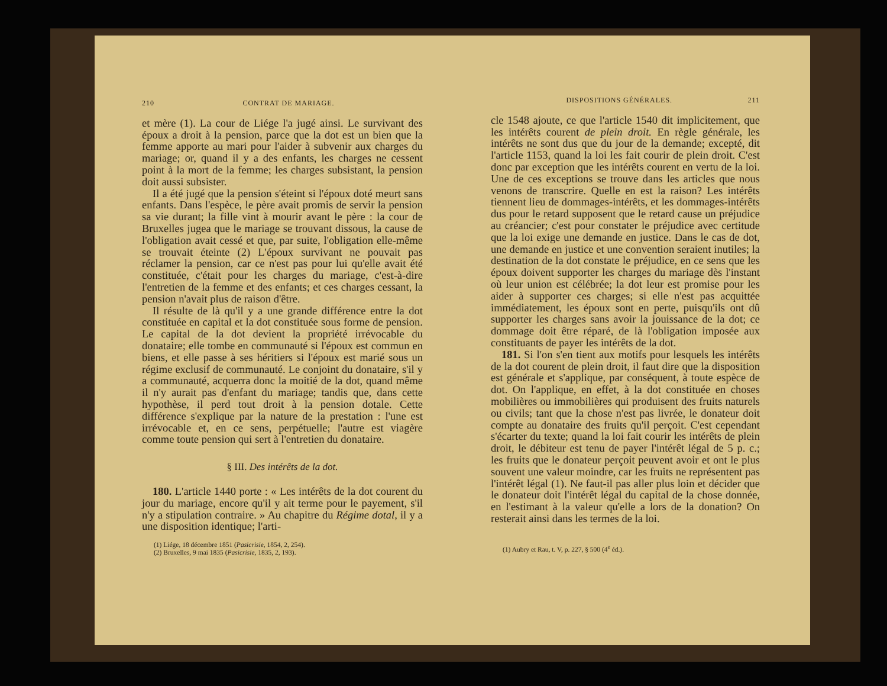210 CONTRAT DE MARIAGE.
et mère (1). La cour de Liége l'a jugé ainsi. Le survivant des époux a droit à la pension, parce que la dot est un bien que la femme apporte au mari pour l'aider à subvenir aux charges du mariage; or, quand il y a des enfants, les charges ne cessent point à la mort de la femme; les charges subsistant, la pension doit aussi subsister.
Il a été jugé que la pension s'éteint si l'époux doté meurt sans enfants. Dans l'espèce, le père avait promis de servir la pension sa vie durant; la fille vint à mourir avant le père : la cour de Bruxelles jugea que le mariage se trouvant dissous, la cause de l'obligation avait cessé et que, par suite, l'obligation elle-même se trouvait éteinte (2) L'époux survivant ne pouvait pas réclamer la pension, car ce n'est pas pour lui qu'elle avait été constituée, c'était pour les charges du mariage, c'est-à-dire l'entretien de la femme et des enfants; et ces charges cessant, la pension n'avait plus de raison d'être.
Il résulte de là qu'il y a une grande différence entre la dot constituée en capital et la dot constituée sous forme de pension. Le capital de la dot devient la propriété irrévocable du donataire; elle tombe en communauté si l'époux est commun en biens, et elle passe à ses héritiers si l'époux est marié sous un régime exclusif de communauté. Le conjoint du donataire, s'il y a communauté, acquerra donc la moitié de la dot, quand même il n'y aurait pas d'enfant du mariage; tandis que, dans cette hypothèse, il perd tout droit à la pension dotale. Cette différence s'explique par la nature de la prestation : l'une est irrévocable et, en ce sens, perpétuelle; l'autre est viagère comme toute pension qui sert à l'entretien du donataire.
§ III. Des intérêts de la dot.
180. L'article 1440 porte : « Les intérêts de la dot courent du jour du mariage, encore qu'il y ait terme pour le payement, s'il n'y a stipulation contraire. » Au chapitre du Régime dotal, il y a une disposition identique; l'arti-
(1) Liége, 18 décembre 1851 (Pasicrisie, 1854, 2, 254).
(2) Bruxelles, 9 mai 1835 (Pasicrisie, 1835, 2, 193).
DISPOSITIONS GÉNÉRALES. 211
cle 1548 ajoute, ce que l'article 1540 dit implicitement, que les intérêts courent de plein droit. En règle générale, les intérêts ne sont dus que du jour de la demande; excepté, dit l'article 1153, quand la loi les fait courir de plein droit. C'est donc par exception que les intérêts courent en vertu de la loi. Une de ces exceptions se trouve dans les articles que nous venons de transcrire. Quelle en est la raison? Les intérêts tiennent lieu de dommages-intérêts, et les dommages-intérêts dus pour le retard supposent que le retard cause un préjudice au créancier; c'est pour constater le préjudice avec certitude que la loi exige une demande en justice. Dans le cas de dot, une demande en justice et une convention seraient inutiles; la destination de la dot constate le préjudice, en ce sens que les époux doivent supporter les charges du mariage dès l'instant où leur union est célébrée; la dot leur est promise pour les aider à supporter ces charges; si elle n'est pas acquittée immédiatement, les époux sont en perte, puisqu'ils ont dû supporter les charges sans avoir la jouissance de la dot; ce dommage doit être réparé, de là l'obligation imposée aux constituants de payer les intérêts de la dot.
181. Si l'on s'en tient aux motifs pour lesquels les intérêts de la dot courent de plein droit, il faut dire que la disposition est générale et s'applique, par conséquent, à toute espèce de dot. On l'applique, en effet, à la dot constituée en choses mobilières ou immobilières qui produisent des fruits naturels ou civils; tant que la chose n'est pas livrée, le donateur doit compte au donataire des fruits qu'il perçoit. C'est cependant s'écarter du texte; quand la loi fait courir les intérêts de plein droit, le débiteur est tenu de payer l'intérêt légal de 5 p. c.; les fruits que le donateur perçoit peuvent avoir et ont le plus souvent une valeur moindre, car les fruits ne représentent pas l'intérêt légal (1). Ne faut-il pas aller plus loin et décider que le donateur doit l'intérêt légal du capital de la chose donnée, en l'estimant à la valeur qu'elle a lors de la donation? On resterait ainsi dans les termes de la loi.
(1) Aubry et Rau, t. V, p. 227, § 500 (4<sup>e</sup> éd.).